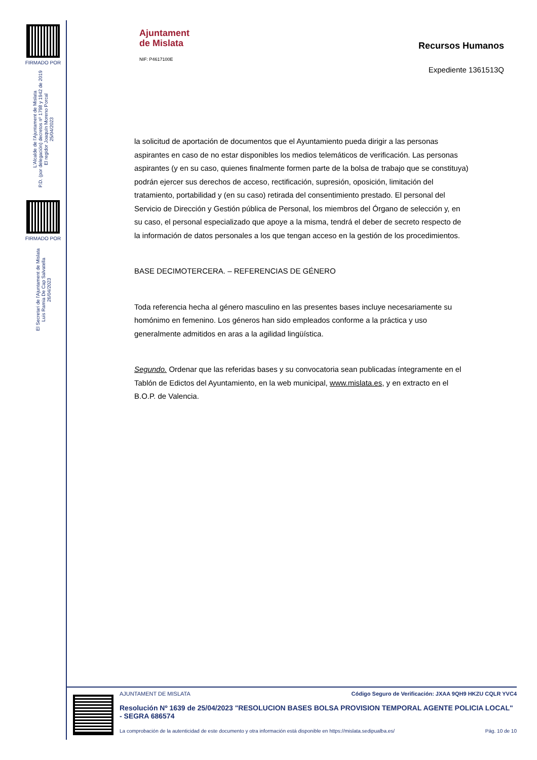FIRMADO POR
L'Alcalde de l'Ajuntament de Mislata
P.D. (por delegación) decretos nº 1798 y 1942 de 2019
El regidor Joaquín Moreno Porcal
25/04/2023
FIRMADO POR
El Secretari de l'Ajuntament de Mislata
Luis Ramia De Cap Salvatella
26/04/2023
Ajuntament
de Mislata
NIF: P4617100E
Recursos Humanos
Expediente 1361513Q
la solicitud de aportación de documentos que el Ayuntamiento pueda dirigir a las personas aspirantes en caso de no estar disponibles los medios telemáticos de verificación. Las personas aspirantes (y en su caso, quienes finalmente formen parte de la bolsa de trabajo que se constituya) podrán ejercer sus derechos de acceso, rectificación, supresión, oposición, limitación del tratamiento, portabilidad y (en su caso) retirada del consentimiento prestado. El personal del Servicio de Dirección y Gestión pública de Personal, los miembros del Órgano de selección y, en su caso, el personal especializado que apoye a la misma, tendrá el deber de secreto respecto de la información de datos personales a los que tengan acceso en la gestión de los procedimientos.
BASE DECIMOTERCERA. – REFERENCIAS DE GÉNERO
Toda referencia hecha al género masculino en las presentes bases incluye necesariamente su homónimo en femenino. Los géneros han sido empleados conforme a la práctica y uso generalmente admitidos en aras a la agilidad lingüística.
Segundo. Ordenar que las referidas bases y su convocatoria sean publicadas íntegramente en el Tablón de Edictos del Ayuntamiento, en la web municipal, www.mislata.es, y en extracto en el B.O.P. de Valencia.
AJUNTAMENT DE MISLATA Código Seguro de Verificación: JXAA 9QH9 HKZU CQLR YVC4
Resolución Nº 1639 de 25/04/2023 "RESOLUCION BASES BOLSA PROVISION TEMPORAL AGENTE POLICIA LOCAL" - SEGRA 686574
La comprobación de la autenticidad de este documento y otra información está disponible en https://mislata.sedipualba.es/ Pág. 10 de 10